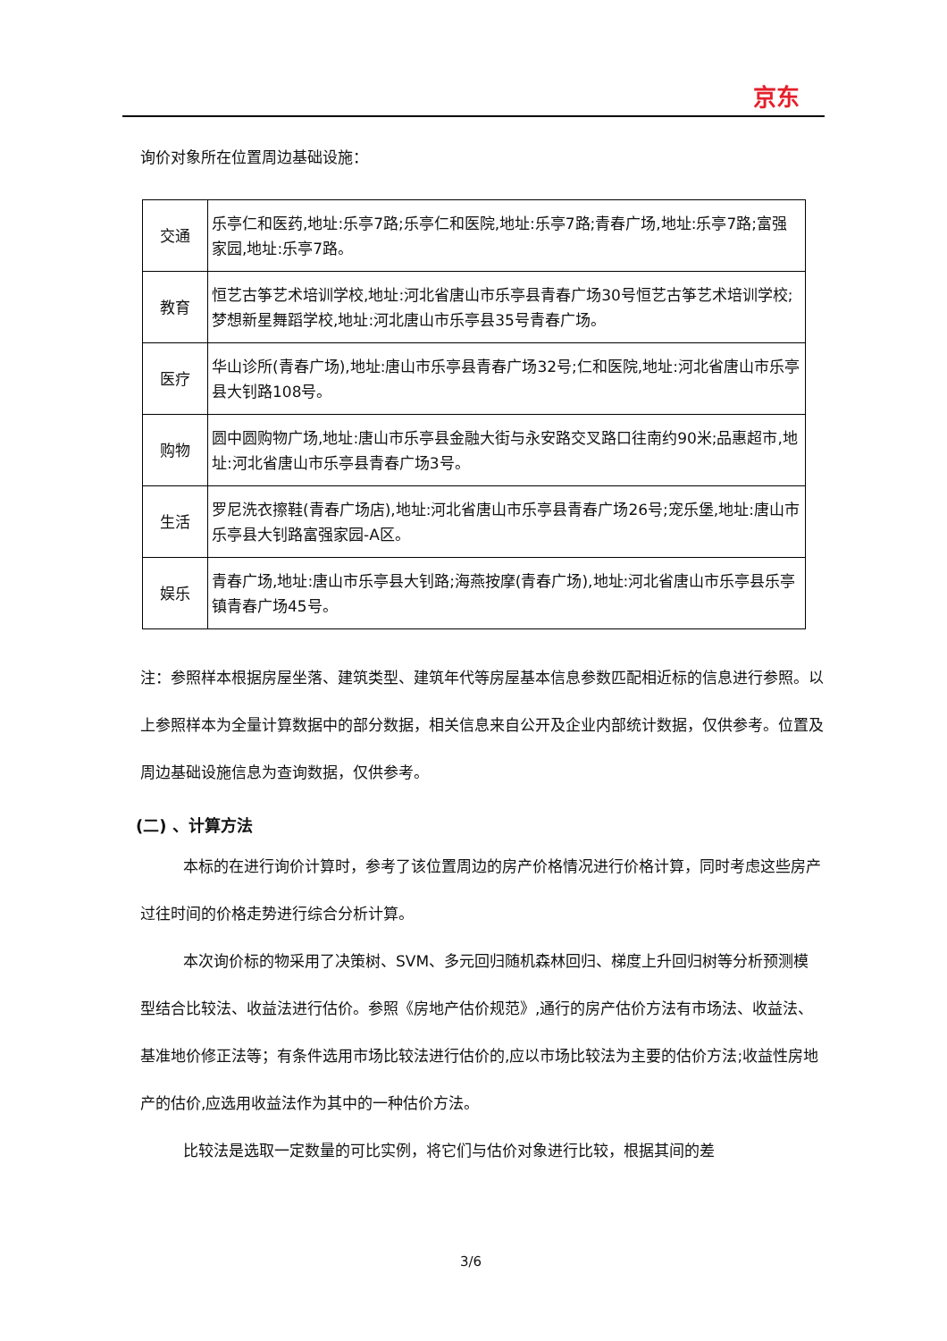京东
询价对象所在位置周边基础设施：
| 交通 | 乐亭仁和医药,地址:乐亭7路;乐亭仁和医院,地址:乐亭7路;青春广场,地址:乐亭7路;富强家园,地址:乐亭7路。 |
| 教育 | 恒艺古筝艺术培训学校,地址:河北省唐山市乐亭县青春广场30号恒艺古筝艺术培训学校;梦想新星舞蹈学校,地址:河北唐山市乐亭县35号青春广场。 |
| 医疗 | 华山诊所(青春广场),地址:唐山市乐亭县青春广场32号;仁和医院,地址:河北省唐山市乐亭县大钊路108号。 |
| 购物 | 圆中圆购物广场,地址:唐山市乐亭县金融大街与永安路交叉路口往南约90米;品惠超市,地址:河北省唐山市乐亭县青春广场3号。 |
| 生活 | 罗尼洗衣擦鞋(青春广场店),地址:河北省唐山市乐亭县青春广场26号;宠乐堡,地址:唐山市乐亭县大钊路富强家园-A区。 |
| 娱乐 | 青春广场,地址:唐山市乐亭县大钊路;海燕按摩(青春广场),地址:河北省唐山市乐亭县乐亭镇青春广场45号。 |
注：参照样本根据房屋坐落、建筑类型、建筑年代等房屋基本信息参数匹配相近标的信息进行参照。以上参照样本为全量计算数据中的部分数据，相关信息来自公开及企业内部统计数据，仅供参考。位置及周边基础设施信息为查询数据，仅供参考。
(二) 、计算方法
本标的在进行询价计算时，参考了该位置周边的房产价格情况进行价格计算，同时考虑这些房产过往时间的价格走势进行综合分析计算。
本次询价标的物采用了决策树、SVM、多元回归随机森林回归、梯度上升回归树等分析预测模型结合比较法、收益法进行估价。参照《房地产估价规范》,通行的房产估价方法有市场法、收益法、基准地价修正法等；有条件选用市场比较法进行估价的,应以市场比较法为主要的估价方法;收益性房地产的估价,应选用收益法作为其中的一种估价方法。
比较法是选取一定数量的可比实例，将它们与估价对象进行比较，根据其间的差
3/6